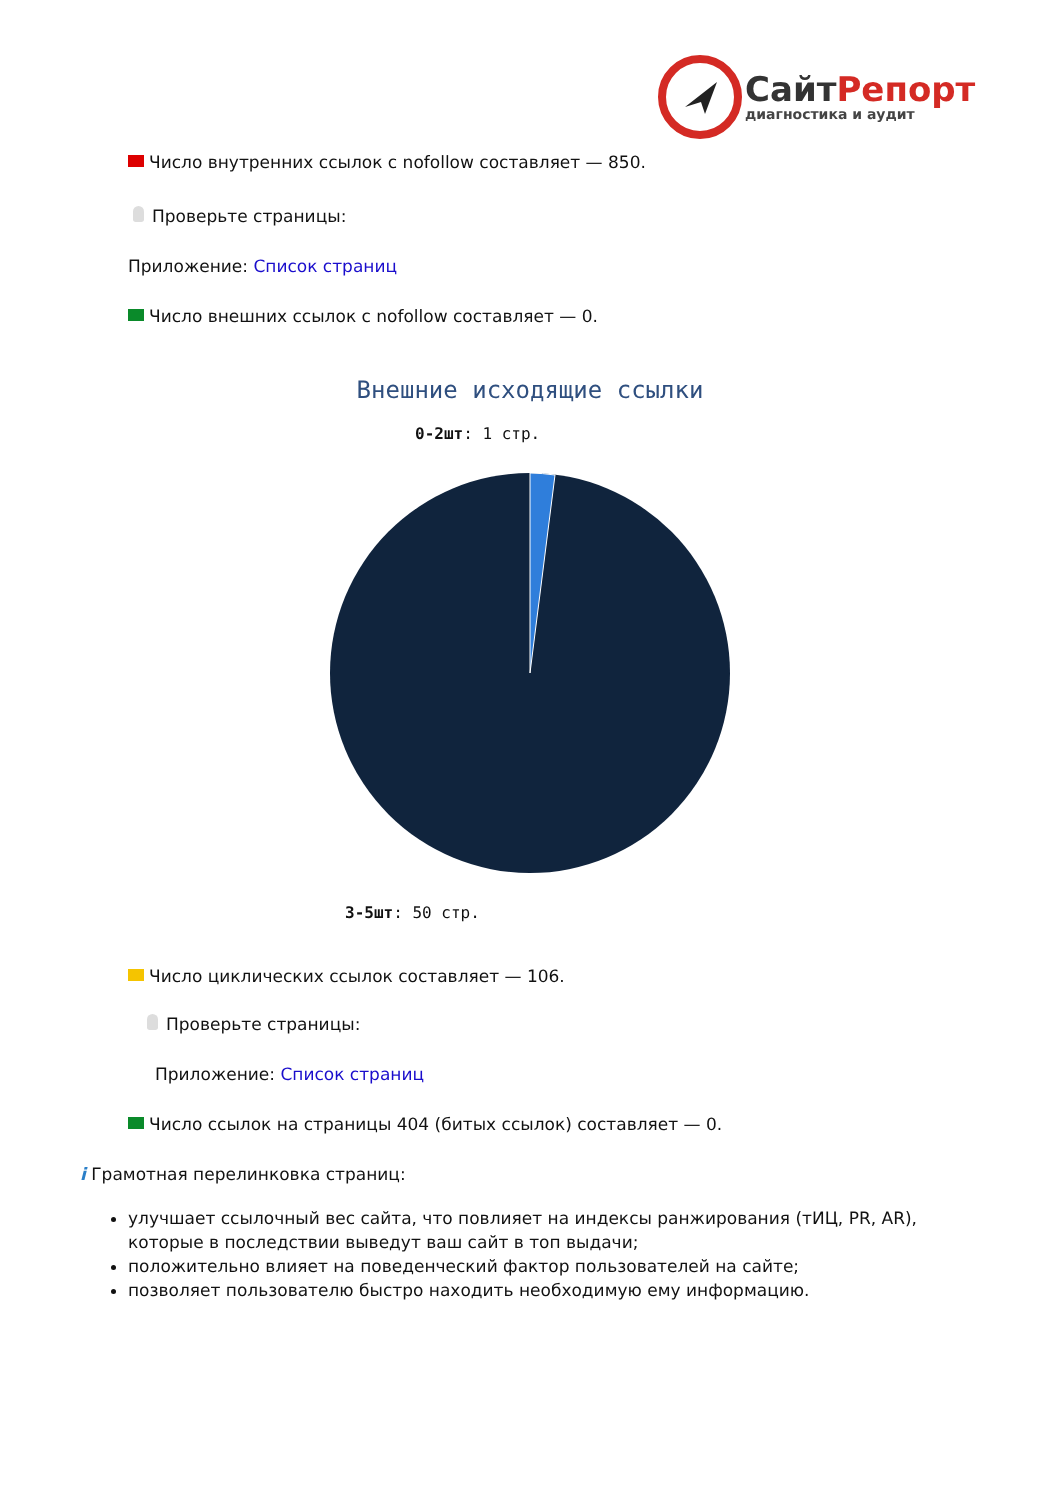СайтРепорт
диагностика и аудит
Число внутренних ссылок с nofollow составляет — 850.
Проверьте страницы:
Приложение: Список страниц
Число внешних ссылок с nofollow составляет — 0.
Внешние исходящие ссылки
0-2шт: 1 стр.
3-5шт: 50 стр.
Число циклических ссылок составляет — 106.
Проверьте страницы:
Приложение: Список страниц
Число ссылок на страницы 404 (битых ссылок) составляет — 0.
i Грамотная перелинковка страниц:
улучшает ссылочный вес сайта, что повлияет на индексы ранжирования (тИЦ, PR, AR), которые в последствии выведут ваш сайт в топ выдачи;
положительно влияет на поведенческий фактор пользователей на сайте;
позволяет пользователю быстро находить необходимую ему информацию.